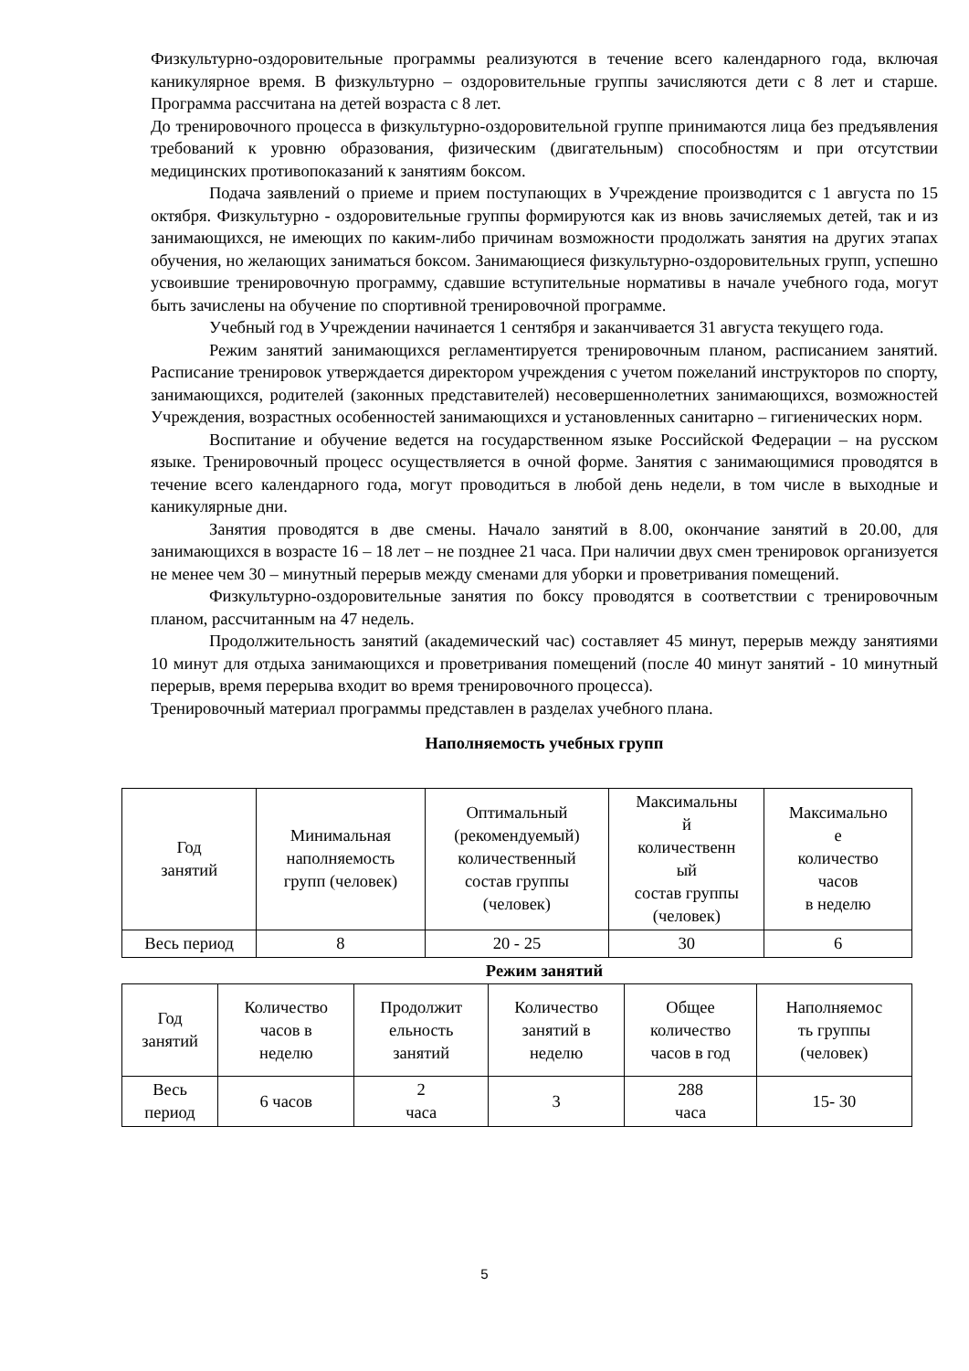Физкультурно-оздоровительные программы реализуются в течение всего календарного года, включая каникулярное время. В физкультурно – оздоровительные группы зачисляются дети с 8 лет и старше. Программа рассчитана на детей возраста с 8 лет.
До тренировочного процесса в физкультурно-оздоровительной группе принимаются лица без предъявления требований к уровню образования, физическим (двигательным) способностям и при отсутствии медицинских противопоказаний к занятиям боксом.
Подача заявлений о приеме и прием поступающих в Учреждение производится с 1 августа по 15 октября. Физкультурно - оздоровительные группы формируются как из вновь зачисляемых детей, так и из занимающихся, не имеющих по каким-либо причинам возможности продолжать занятия на других этапах обучения, но желающих заниматься боксом. Занимающиеся физкультурно-оздоровительных групп, успешно усвоившие тренировочную программу, сдавшие вступительные нормативы в начале учебного года, могут быть зачислены на обучение по спортивной тренировочной программе.
Учебный год в Учреждении начинается 1 сентября и заканчивается 31 августа текущего года.
Режим занятий занимающихся регламентируется тренировочным планом, расписанием занятий. Расписание тренировок утверждается директором учреждения с учетом пожеланий инструкторов по спорту, занимающихся, родителей (законных представителей) несовершеннолетних занимающихся, возможностей Учреждения, возрастных особенностей занимающихся и установленных санитарно – гигиенических норм.
Воспитание и обучение ведется на государственном языке Российской Федерации – на русском языке. Тренировочный процесс осуществляется в очной форме. Занятия с занимающимися проводятся в течение всего календарного года, могут проводиться в любой день недели, в том числе в выходные и каникулярные дни.
Занятия проводятся в две смены. Начало занятий в 8.00, окончание занятий в 20.00, для занимающихся в возрасте 16 – 18 лет – не позднее 21 часа. При наличии двух смен тренировок организуется не менее чем 30 – минутный перерыв между сменами для уборки и проветривания помещений.
Физкультурно-оздоровительные занятия по боксу проводятся в соответствии с тренировочным планом, рассчитанным на 47 недель.
Продолжительность занятий (академический час) составляет 45 минут, перерыв между занятиями 10 минут для отдыха занимающихся и проветривания помещений (после 40 минут занятий - 10 минутный перерыв, время перерыва входит во время тренировочного процесса).
Тренировочный материал программы представлен в разделах учебного плана.
Наполняемость учебных групп
| Год занятий | Минимальная наполняемость групп (человек) | Оптимальный (рекомендуемый) количественный состав группы (человек) | Максимальны й количественн ый состав группы (человек) | Максимально е количество часов в неделю |
| Весь период | 8 | 20 - 25 | 30 | 6 |
Режим занятий
| Год занятий | Количество часов в неделю | Продолжит ельность занятий | Количество занятий в неделю | Общее количество часов в год | Наполняемос ть группы (человек) |
| Весь период | 6 часов | 2 часа | 3 | 288 часа | 15- 30 |
5